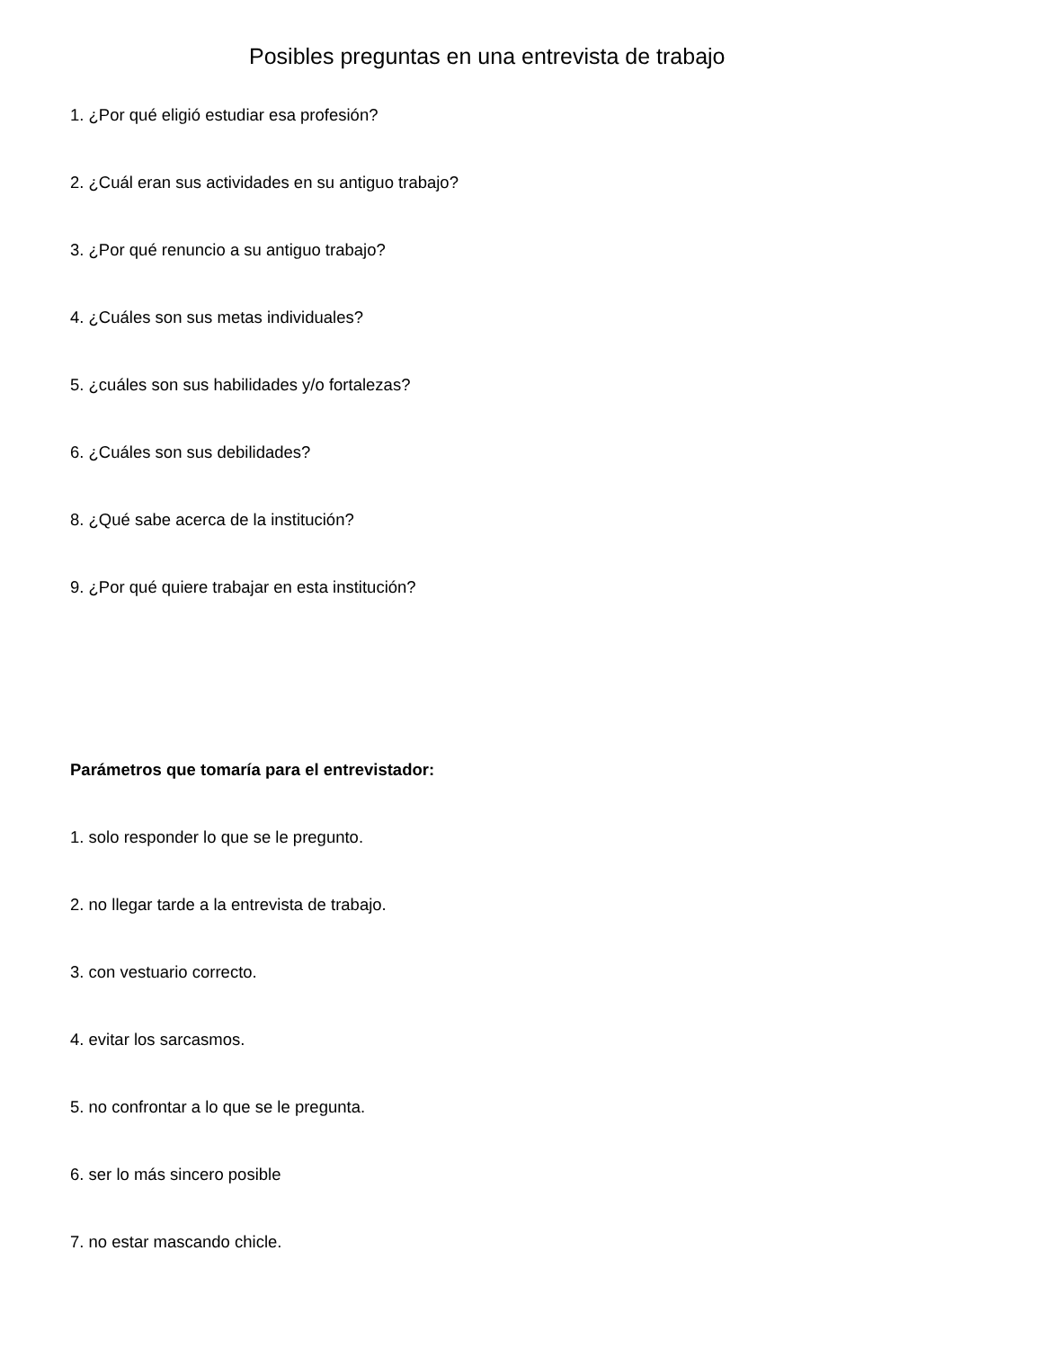Posibles preguntas en una entrevista de trabajo
1. ¿Por qué eligió estudiar esa profesión?
2. ¿Cuál eran sus actividades en su antiguo trabajo?
3. ¿Por qué renuncio a su antiguo trabajo?
4. ¿Cuáles son sus metas individuales?
5. ¿cuáles son sus habilidades y/o fortalezas?
6. ¿Cuáles son sus debilidades?
8. ¿Qué sabe acerca de la institución?
9. ¿Por qué quiere trabajar en esta institución?
Parámetros que tomaría para el entrevistador:
1. solo responder lo que se le pregunto.
2. no llegar tarde a la entrevista de trabajo.
3. con vestuario correcto.
4. evitar los sarcasmos.
5. no confrontar a lo que se le pregunta.
6. ser lo más sincero posible
7. no estar mascando chicle.